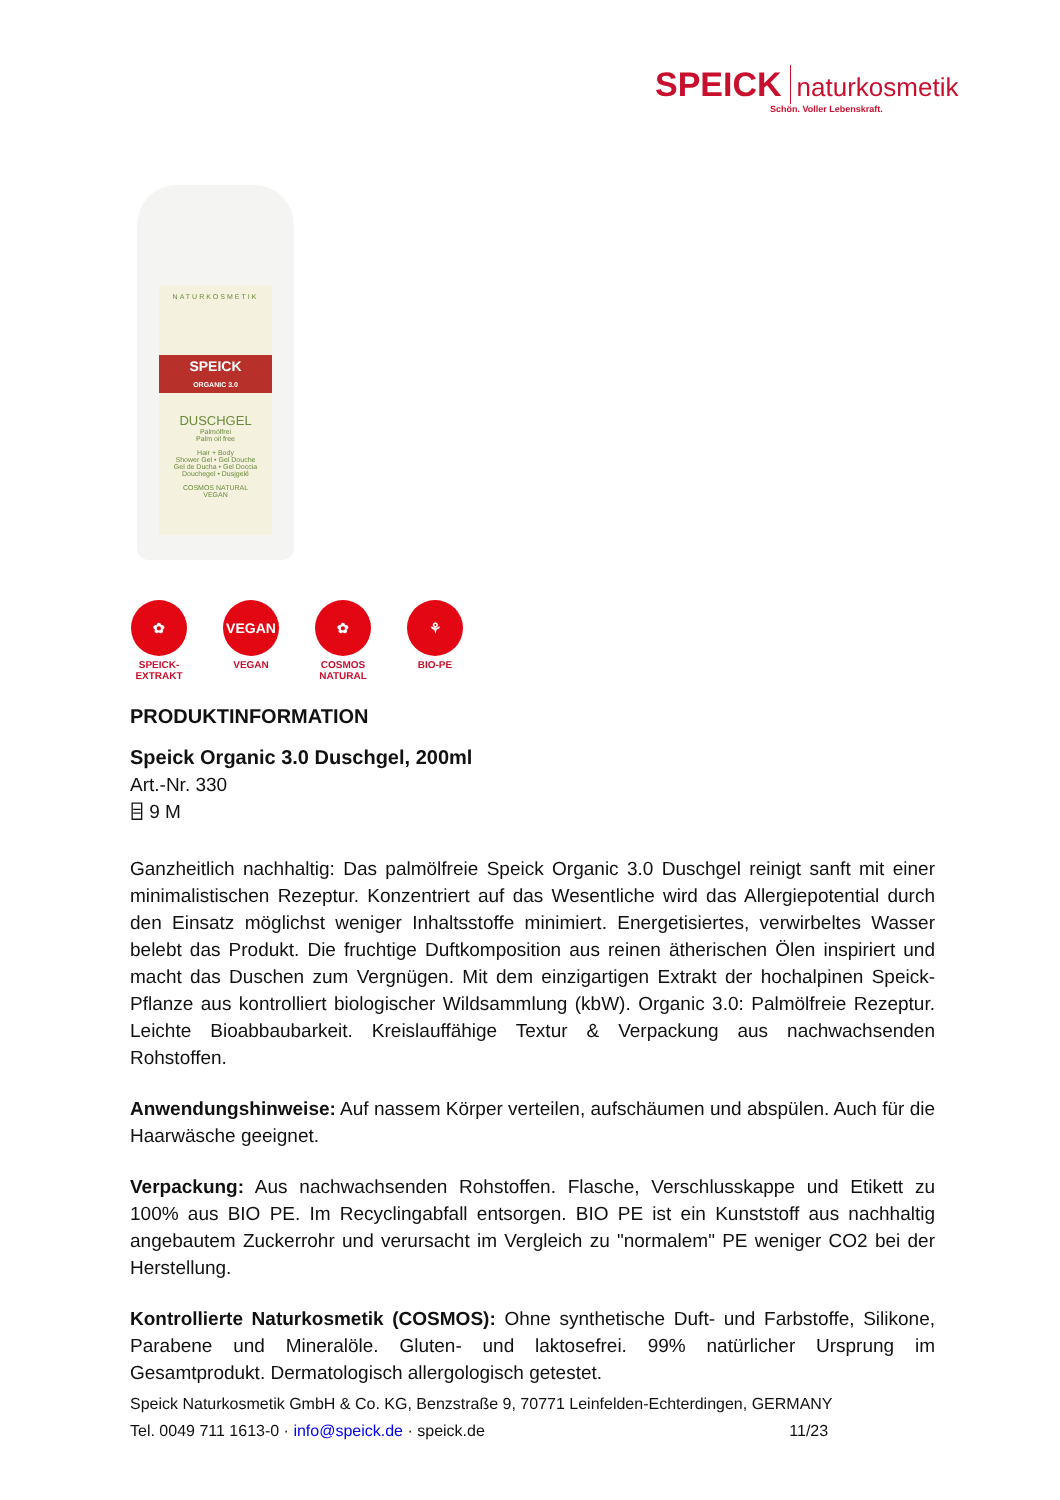SPEICK naturkosmetik
Schön. Voller Lebenskraft.
NATURKOSMETIK
SPEICK
ORGANIC 3.0
DUSCHGEL
Palmölfrei
Palm oil free
Hair + Body
Shower Gel • Gel Douche
Gel de Ducha • Gel Doccia
Douchegel • Dusjgelé
COSMOS NATURAL
VEGAN
✿
SPEICK-EXTRAKT
VEGAN
VEGAN
✿
COSMOS NATURAL
⚘
BIO-PE
PRODUKTINFORMATION
Speick Organic 3.0 Duschgel, 200ml
Art.-Nr. 330
⌸ 9 M
Ganzheitlich nachhaltig: Das palmölfreie Speick Organic 3.0 Duschgel reinigt sanft mit einer minimalistischen Rezeptur. Konzentriert auf das Wesentliche wird das Allergiepotential durch den Einsatz möglichst weniger Inhaltsstoffe minimiert. Energetisiertes, verwirbeltes Wasser belebt das Produkt. Die fruchtige Duftkomposition aus reinen ätherischen Ölen inspiriert und macht das Duschen zum Vergnügen. Mit dem einzigartigen Extrakt der hochalpinen Speick-Pflanze aus kontrolliert biologischer Wildsammlung (kbW). Organic 3.0: Palmölfreie Rezeptur. Leichte Bioabbaubarkeit. Kreislauffähige Textur & Verpackung aus nachwachsenden Rohstoffen.
Anwendungshinweise: Auf nassem Körper verteilen, aufschäumen und abspülen. Auch für die Haarwäsche geeignet.
Verpackung: Aus nachwachsenden Rohstoffen. Flasche, Verschlusskappe und Etikett zu 100% aus BIO PE. Im Recyclingabfall entsorgen. BIO PE ist ein Kunststoff aus nachhaltig angebautem Zuckerrohr und verursacht im Vergleich zu "normalem" PE weniger CO2 bei der Herstellung.
Kontrollierte Naturkosmetik (COSMOS): Ohne synthetische Duft- und Farbstoffe, Silikone, Parabene und Mineralöle. Gluten- und laktosefrei. 99% natürlicher Ursprung im Gesamtprodukt. Dermatologisch allergologisch getestet.
Speick Naturkosmetik GmbH & Co. KG, Benzstraße 9, 70771 Leinfelden-Echterdingen, GERMANY
Tel. 0049 711 1613-0 · info@speick.de · speick.de 11/23